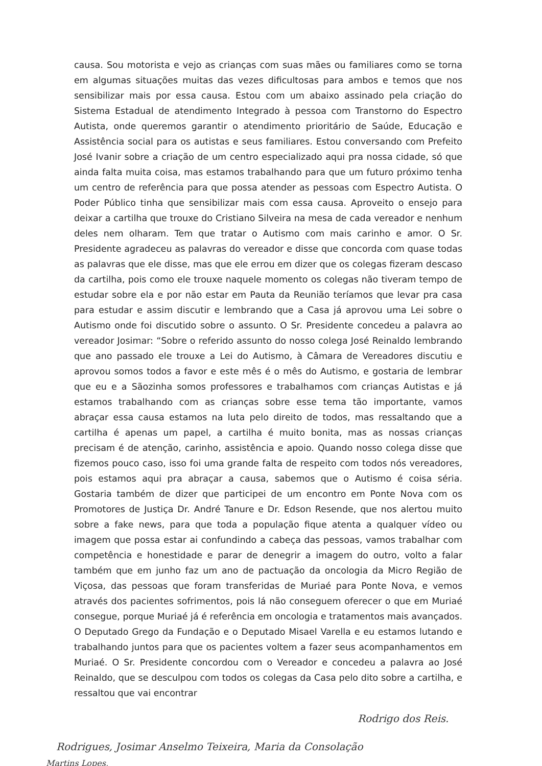causa. Sou motorista e vejo as crianças com suas mães ou familiares como se torna em algumas situações muitas das vezes dificultosas para ambos e temos que nos sensibilizar mais por essa causa. Estou com um abaixo assinado pela criação do Sistema Estadual de atendimento Integrado à pessoa com Transtorno do Espectro Autista, onde queremos garantir o atendimento prioritário de Saúde, Educação e Assistência social para os autistas e seus familiares. Estou conversando com Prefeito José Ivanir sobre a criação de um centro especializado aqui pra nossa cidade, só que ainda falta muita coisa, mas estamos trabalhando para que um futuro próximo tenha um centro de referência para que possa atender as pessoas com Espectro Autista. O Poder Público tinha que sensibilizar mais com essa causa. Aproveito o ensejo para deixar a cartilha que trouxe do Cristiano Silveira na mesa de cada vereador e nenhum deles nem olharam. Tem que tratar o Autismo com mais carinho e amor. O Sr. Presidente agradeceu as palavras do vereador e disse que concorda com quase todas as palavras que ele disse, mas que ele errou em dizer que os colegas fizeram descaso da cartilha, pois como ele trouxe naquele momento os colegas não tiveram tempo de estudar sobre ela e por não estar em Pauta da Reunião teríamos que levar pra casa para estudar e assim discutir e lembrando que a Casa já aprovou uma Lei sobre o Autismo onde foi discutido sobre o assunto. O Sr. Presidente concedeu a palavra ao vereador Josimar: “Sobre o referido assunto do nosso colega José Reinaldo lembrando que ano passado ele trouxe a Lei do Autismo, à Câmara de Vereadores discutiu e aprovou somos todos a favor e este mês é o mês do Autismo, e gostaria de lembrar que eu e a Sãozinha somos professores e trabalhamos com crianças Autistas e já estamos trabalhando com as crianças sobre esse tema tão importante, vamos abraçar essa causa estamos na luta pelo direito de todos, mas ressaltando que a cartilha é apenas um papel, a cartilha é muito bonita, mas as nossas crianças precisam é de atenção, carinho, assistência e apoio. Quando nosso colega disse que fizemos pouco caso, isso foi uma grande falta de respeito com todos nós vereadores, pois estamos aqui pra abraçar a causa, sabemos que o Autismo é coisa séria. Gostaria também de dizer que participei de um encontro em Ponte Nova com os Promotores de Justiça Dr. André Tanure e Dr. Edson Resende, que nos alertou muito sobre a fake news, para que toda a população fique atenta a qualquer vídeo ou imagem que possa estar ai confundindo a cabeça das pessoas, vamos trabalhar com competência e honestidade e parar de denegrir a imagem do outro, volto a falar também que em junho faz um ano de pactuação da oncologia da Micro Região de Viçosa, das pessoas que foram transferidas de Muriaé para Ponte Nova, e vemos através dos pacientes sofrimentos, pois lá não conseguem oferecer o que em Muriaé consegue, porque Muriaé já é referência em oncologia e tratamentos mais avançados. O Deputado Grego da Fundação e o Deputado Misael Varella e eu estamos lutando e trabalhando juntos para que os pacientes voltem a fazer seus acompanhamentos em Muriaé. O Sr. Presidente concordou com o Vereador e concedeu a palavra ao José Reinaldo, que se desculpou com todos os colegas da Casa pelo dito sobre a cartilha, e ressaltou que vai encontrar
Rodrigo dos Reis.
Rodrigues, Josimar Anselmo Teixeira, Maria da Consolação
Martins Lopes,